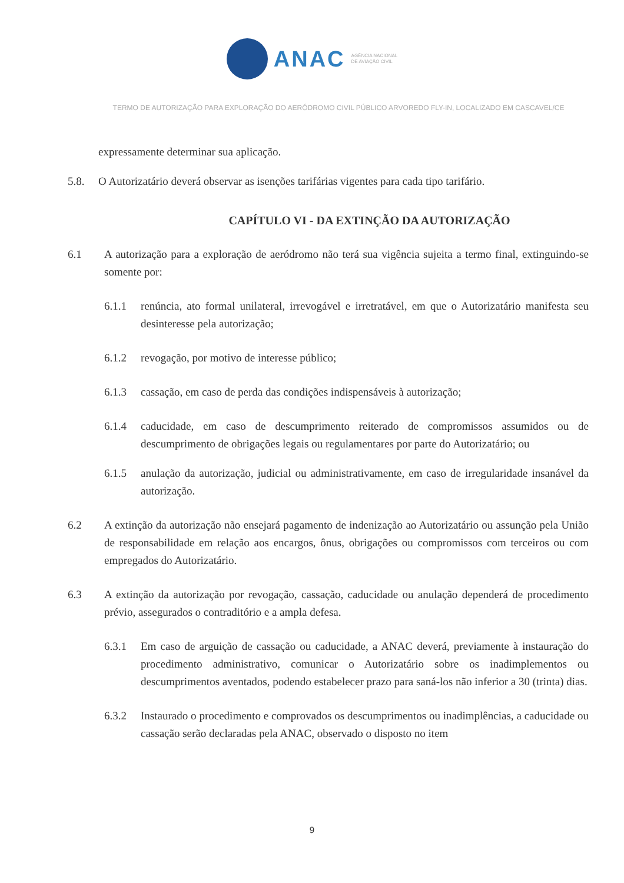ANAC
AGÊNCIA NACIONAL
DE AVIAÇÃO CIVIL
TERMO DE AUTORIZAÇÃO PARA EXPLORAÇÃO DO AERÓDROMO CIVIL PÚBLICO ARVOREDO FLY-IN, LOCALIZADO EM CASCAVEL/CE
expressamente determinar sua aplicação.
5.8. O Autorizatário deverá observar as isenções tarifárias vigentes para cada tipo tarifário.
CAPÍTULO VI - DA EXTINÇÃO DA AUTORIZAÇÃO
6.1 A autorização para a exploração de aeródromo não terá sua vigência sujeita a termo final, extinguindo-se somente por:
6.1.1 renúncia, ato formal unilateral, irrevogável e irretratável, em que o Autorizatário manifesta seu desinteresse pela autorização;
6.1.2 revogação, por motivo de interesse público;
6.1.3 cassação, em caso de perda das condições indispensáveis à autorização;
6.1.4 caducidade, em caso de descumprimento reiterado de compromissos assumidos ou de descumprimento de obrigações legais ou regulamentares por parte do Autorizatário; ou
6.1.5 anulação da autorização, judicial ou administrativamente, em caso de irregularidade insanável da autorização.
6.2 A extinção da autorização não ensejará pagamento de indenização ao Autorizatário ou assunção pela União de responsabilidade em relação aos encargos, ônus, obrigações ou compromissos com terceiros ou com empregados do Autorizatário.
6.3 A extinção da autorização por revogação, cassação, caducidade ou anulação dependerá de procedimento prévio, assegurados o contraditório e a ampla defesa.
6.3.1 Em caso de arguição de cassação ou caducidade, a ANAC deverá, previamente à instauração do procedimento administrativo, comunicar o Autorizatário sobre os inadimplementos ou descumprimentos aventados, podendo estabelecer prazo para saná-los não inferior a 30 (trinta) dias.
6.3.2 Instaurado o procedimento e comprovados os descumprimentos ou inadimplências, a caducidade ou cassação serão declaradas pela ANAC, observado o disposto no item
9